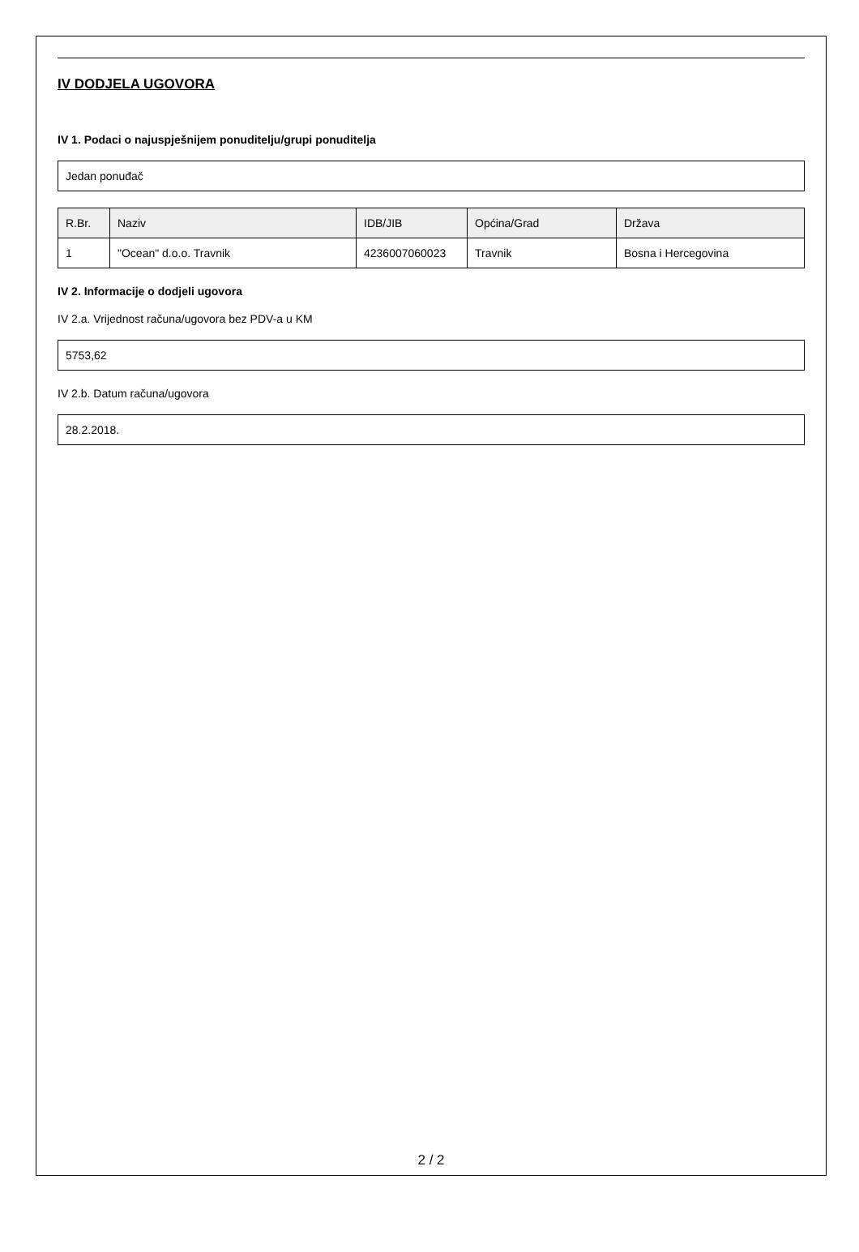IV DODJELA UGOVORA
IV 1. Podaci o najuspješnijem ponuditelju/grupi ponuditelja
Jedan ponuđač
| R.Br. | Naziv | IDB/JIB | Općina/Grad | Država |
| --- | --- | --- | --- | --- |
| 1 | "Ocean" d.o.o. Travnik | 4236007060023 | Travnik | Bosna i Hercegovina |
IV 2. Informacije o dodjeli ugovora
IV 2.a. Vrijednost računa/ugovora bez PDV-a u KM
5753,62
IV 2.b. Datum računa/ugovora
28.2.2018.
2 / 2